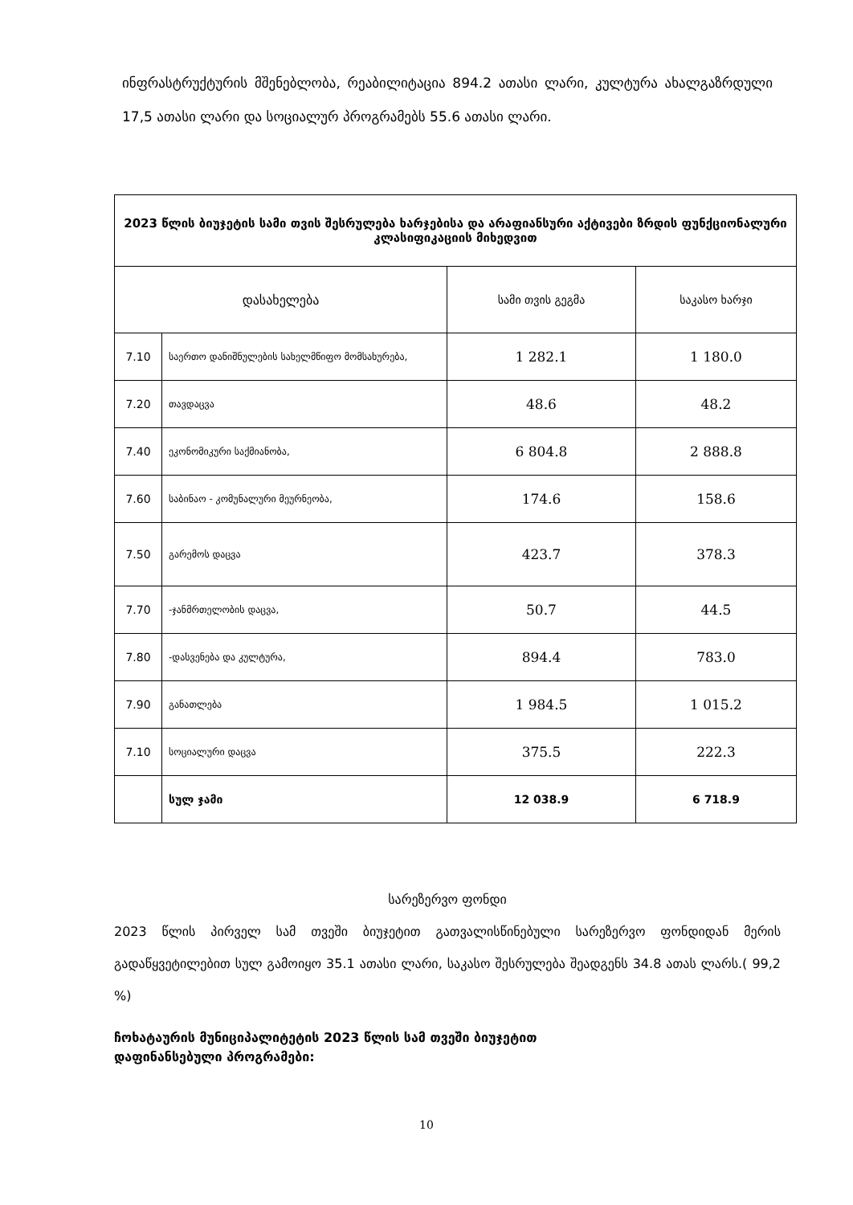ინფრასტრუქტურის მშენებლობა, რეაბილიტაცია 894.2 ათასი ლარი, კულტურა ახალგაზრდული 17,5 ათასი ლარი და სოციალურ პროგრამებს 55.6 ათასი ლარი.
| 2023 წლის ბიუჯეტის სამი თვის შესრულება ხარჯებისა და არაფიანსური აქტივები ზრდის ფუნქციონალური კლასიფიკაციის მიხედვით | | | |
| --- | --- | --- | --- |
| დასახელება | | სამი თვის გეგმა | საკასო ხარჯი |
| 7.10 | საერთო დანიშნულების სახელმწიფო მომსახურება, | 1 282.1 | 1 180.0 |
| 7.20 | თავდაცვა | 48.6 | 48.2 |
| 7.40 | ეკონომიკური საქმიანობა, | 6 804.8 | 2 888.8 |
| 7.60 | საბინაო - კომუნალური მეურნეობა, | 174.6 | 158.6 |
| 7.50 | გარემოს დაცვა | 423.7 | 378.3 |
| 7.70 | -ჯანმრთელობის დაცვა, | 50.7 | 44.5 |
| 7.80 | -დასვენება და კულტურა, | 894.4 | 783.0 |
| 7.90 | განათლება | 1 984.5 | 1 015.2 |
| 7.10 | სოციალური დაცვა | 375.5 | 222.3 |
| | სულ ჯამი | 12 038.9 | 6 718.9 |
სარეზერვო ფონდი
2023 წლის პირველ სამ თვეში ბიუჯეტით გათვალისწინებული სარეზერვო ფონდიდან მერის გადაწყვეტილებით სულ გამოიყო 35.1 ათასი ლარი, საკასო შესრულება შეადგენს 34.8 ათას ლარს.( 99,2 %)
ჩოხატაურის მუნიციპალიტეტის 2023 წლის სამ თვეში ბიუჯეტით
დაფინანსებული პროგრამები:
10